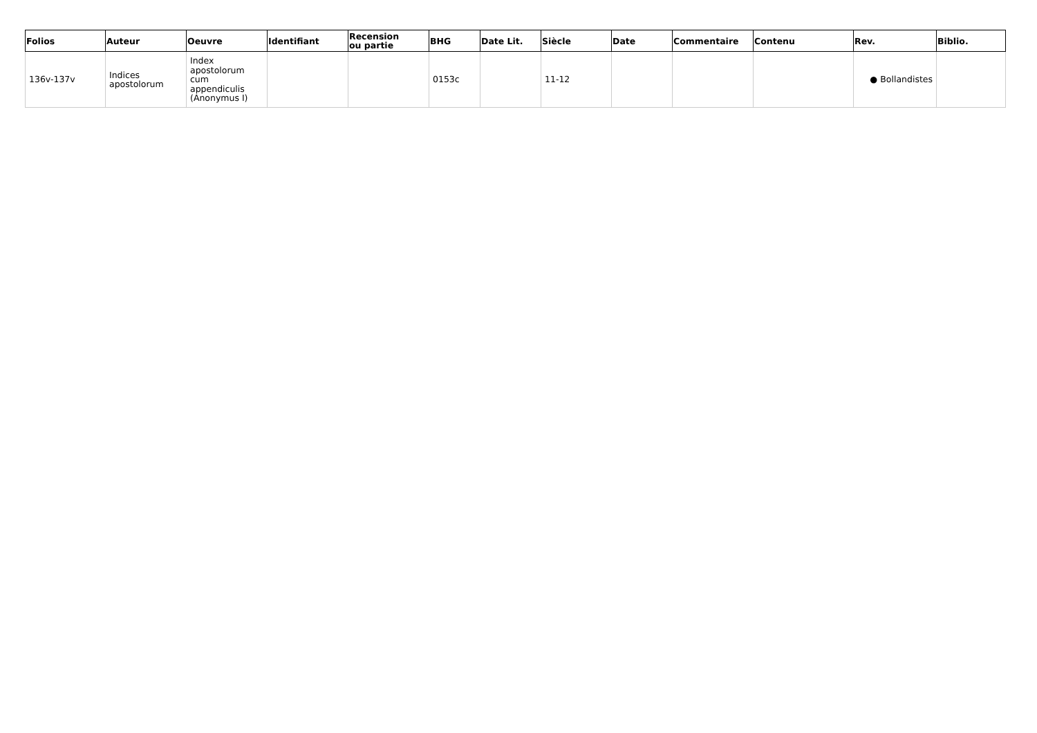| Folios | Auteur | Oeuvre | Identifiant | Recension ou partie | BHG | Date Lit. | Siècle | Date | Commentaire | Contenu | Rev. | Biblio. |
| --- | --- | --- | --- | --- | --- | --- | --- | --- | --- | --- | --- | --- |
| 136v-137v | Indices apostolorum | Index apostolorum cum appendiculis (Anonymus I) | | | 0153c | | 11-12 | | | | ● Bollandistes | |